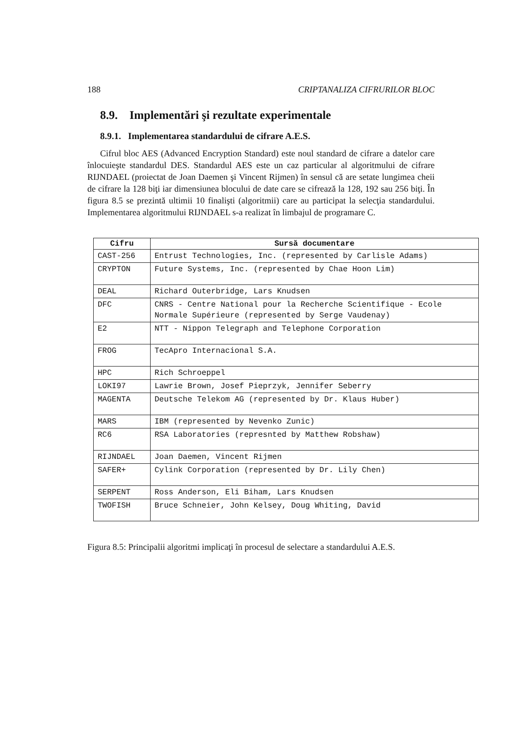188 CRIPTANALIZA CIFRURILOR BLOC
8.9. Implementări şi rezultate experimentale
8.9.1. Implementarea standardului de cifrare A.E.S.
Cifrul bloc AES (Advanced Encryption Standard) este noul standard de cifrare a datelor care înlocuieşte standardul DES. Standardul AES este un caz particular al algoritmului de cifrare RIJNDAEL (proiectat de Joan Daemen şi Vincent Rijmen) în sensul că are setate lungimea cheii de cifrare la 128 biţi iar dimensiunea blocului de date care se cifrează la 128, 192 sau 256 biţi. În figura 8.5 se prezintă ultimii 10 finalişti (algoritmii) care au participat la selecţia standardului. Implementarea algoritmului RIJNDAEL s-a realizat în limbajul de programare C.
| Cifru | Sursă documentare |
| --- | --- |
| CAST-256 | Entrust Technologies, Inc. (represented by Carlisle Adams) |
| CRYPTON | Future Systems, Inc. (represented by Chae Hoon Lim) |
| DEAL | Richard Outerbridge, Lars Knudsen |
| DFC | CNRS - Centre National pour la Recherche Scientifique - Ecole Normale Supérieure (represented by Serge Vaudenay) |
| E2 | NTT - Nippon Telegraph and Telephone Corporation |
| FROG | TecApro Internacional S.A. |
| HPC | Rich Schroeppel |
| LOKI97 | Lawrie Brown, Josef Pieprzyk, Jennifer Seberry |
| MAGENTA | Deutsche Telekom AG (represented by Dr. Klaus Huber) |
| MARS | IBM (represented by Nevenko Zunic) |
| RC6 | RSA Laboratories (represnted by Matthew Robshaw) |
| RIJNDAEL | Joan Daemen, Vincent Rijmen |
| SAFER+ | Cylink Corporation (represented by Dr. Lily Chen) |
| SERPENT | Ross Anderson, Eli Biham, Lars Knudsen |
| TWOFISH | Bruce Schneier, John Kelsey, Doug Whiting, David |
Figura 8.5: Principalii algoritmi implicaţi în procesul de selectare a standardului A.E.S.